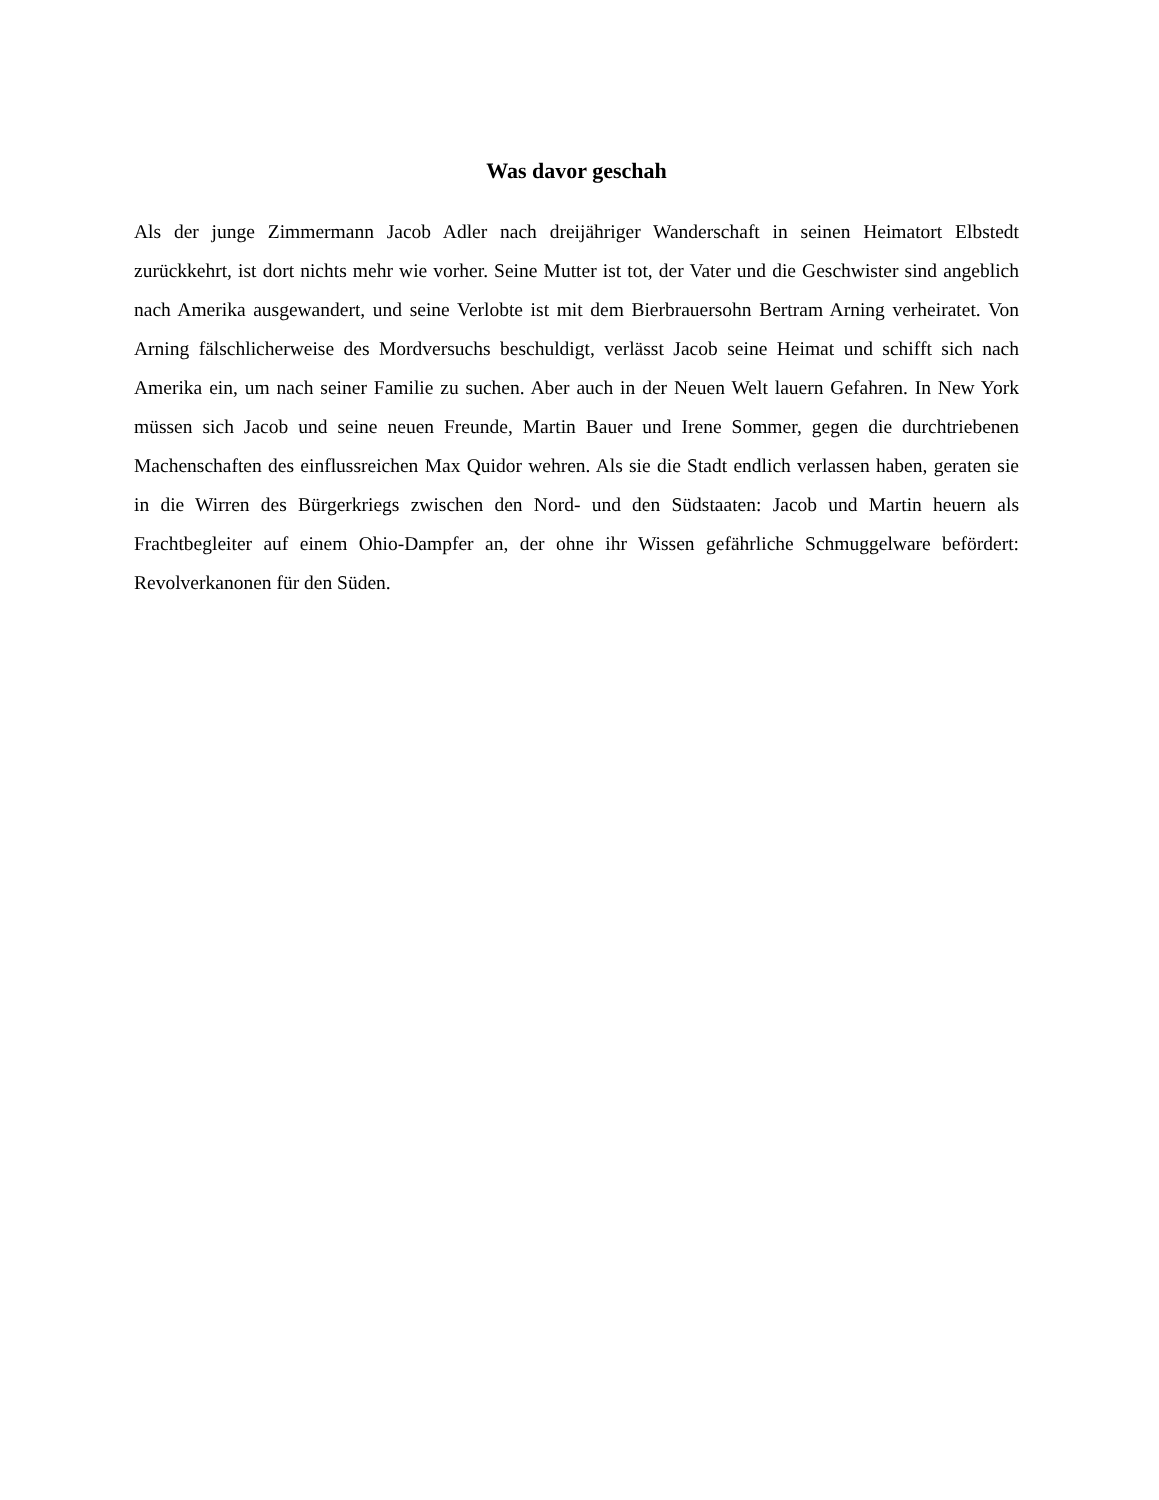Was davor geschah
Als der junge Zimmermann Jacob Adler nach dreijähriger Wanderschaft in seinen Heimatort Elbstedt zurückkehrt, ist dort nichts mehr wie vorher. Seine Mutter ist tot, der Vater und die Geschwister sind angeblich nach Amerika ausgewandert, und seine Verlobte ist mit dem Bierbrauersohn Bertram Arning verheiratet. Von Arning fälschlicherweise des Mordversuchs beschuldigt, verlässt Jacob seine Heimat und schifft sich nach Amerika ein, um nach seiner Familie zu suchen. Aber auch in der Neuen Welt lauern Gefahren. In New York müssen sich Jacob und seine neuen Freunde, Martin Bauer und Irene Sommer, gegen die durchtriebenen Machenschaften des einflussreichen Max Quidor wehren. Als sie die Stadt endlich verlassen haben, geraten sie in die Wirren des Bürgerkriegs zwischen den Nord- und den Südstaaten: Jacob und Martin heuern als Frachtbegleiter auf einem Ohio-Dampfer an, der ohne ihr Wissen gefährliche Schmuggelware befördert: Revolverkanonen für den Süden.